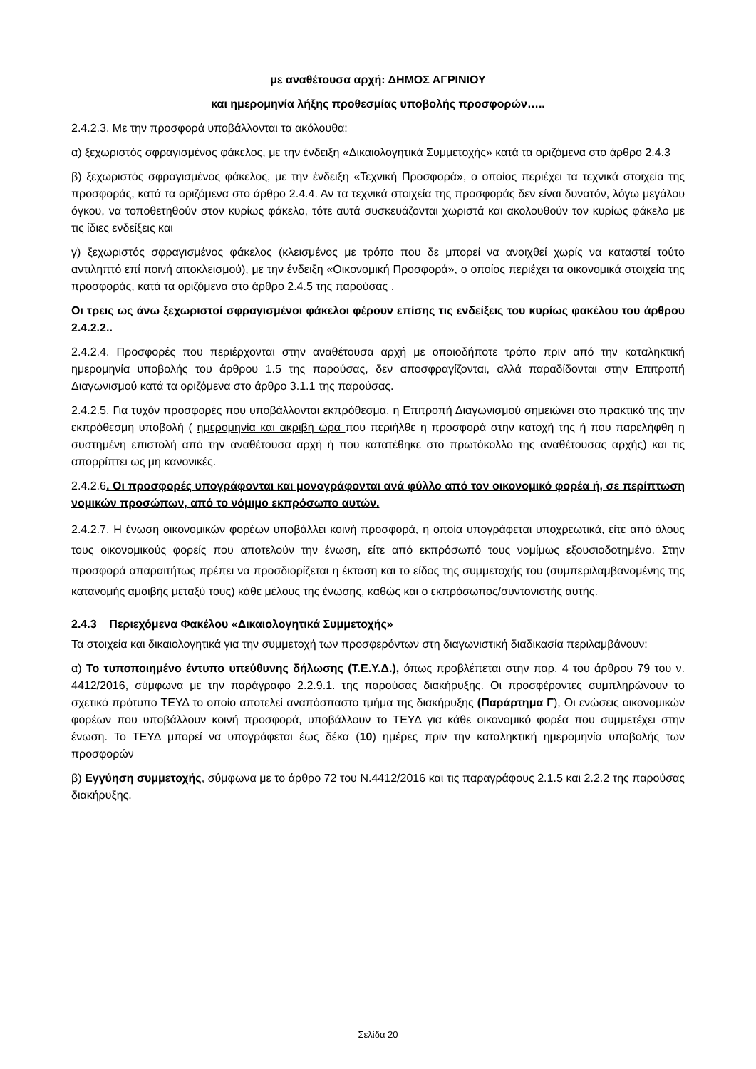με αναθέτουσα αρχή: ΔΗΜΟΣ ΑΓΡΙΝΙΟΥ
και ημερομηνία λήξης προθεσμίας υποβολής προσφορών…..
2.4.2.3. Με την προσφορά υποβάλλονται τα ακόλουθα:
α) ξεχωριστός σφραγισμένος φάκελος, με την ένδειξη «Δικαιολογητικά Συμμετοχής» κατά τα οριζόμενα στο άρθρο 2.4.3
β) ξεχωριστός σφραγισμένος φάκελος, με την ένδειξη «Τεχνική Προσφορά», ο οποίος περιέχει τα τεχνικά στοιχεία της προσφοράς, κατά τα οριζόμενα στο άρθρο 2.4.4. Αν τα τεχνικά στοιχεία της προσφοράς δεν είναι δυνατόν, λόγω μεγάλου όγκου, να τοποθετηθούν στον κυρίως φάκελο, τότε αυτά συσκευάζονται χωριστά και ακολουθούν τον κυρίως φάκελο με τις ίδιες ενδείξεις και
γ) ξεχωριστός σφραγισμένος φάκελος (κλεισμένος με τρόπο που δε μπορεί να ανοιχθεί χωρίς να καταστεί τούτο αντιληπτό επί ποινή αποκλεισμού), με την ένδειξη «Οικονομική Προσφορά», ο οποίος περιέχει τα οικονομικά στοιχεία της προσφοράς, κατά τα οριζόμενα στο άρθρο 2.4.5 της παρούσας .
Οι τρεις ως άνω ξεχωριστοί σφραγισμένοι φάκελοι φέρουν επίσης τις ενδείξεις του κυρίως φακέλου του άρθρου 2.4.2.2..
2.4.2.4. Προσφορές που περιέρχονται στην αναθέτουσα αρχή με οποιοδήποτε τρόπο πριν από την καταληκτική ημερομηνία υποβολής του άρθρου 1.5 της παρούσας, δεν αποσφραγίζονται, αλλά παραδίδονται στην Επιτροπή Διαγωνισμού κατά τα οριζόμενα στο άρθρο 3.1.1 της παρούσας.
2.4.2.5. Για τυχόν προσφορές που υποβάλλονται εκπρόθεσμα, η Επιτροπή Διαγωνισμού σημειώνει στο πρακτικό της την εκπρόθεσμη υποβολή ( ημερομηνία και ακριβή ώρα που περιήλθε η προσφορά στην κατοχή της ή που παρελήφθη η συστημένη επιστολή από την αναθέτουσα αρχή ή που κατατέθηκε στο πρωτόκολλο της αναθέτουσας αρχής) και τις απορρίπτει ως μη κανονικές.
2.4.2.6. Οι προσφορές υπογράφονται και μονογράφονται ανά φύλλο από τον οικονομικό φορέα ή, σε περίπτωση νομικών προσώπων, από το νόμιμο εκπρόσωπο αυτών.
2.4.2.7. Η ένωση οικονομικών φορέων υποβάλλει κοινή προσφορά, η οποία υπογράφεται υποχρεωτικά, είτε από όλους τους οικονομικούς φορείς που αποτελούν την ένωση, είτε από εκπρόσωπό τους νομίμως εξουσιοδοτημένο. Στην προσφορά απαραιτήτως πρέπει να προσδιορίζεται η έκταση και το είδος της συμμετοχής του (συμπεριλαμβανομένης της κατανομής αμοιβής μεταξύ τους) κάθε μέλους της ένωσης, καθώς και ο εκπρόσωπος/συντονιστής αυτής.
2.4.3 Περιεχόμενα Φακέλου «Δικαιολογητικά Συμμετοχής»
Τα στοιχεία και δικαιολογητικά για την συμμετοχή των προσφερόντων στη διαγωνιστική διαδικασία περιλαμβάνουν:
α) Το τυποποιημένο έντυπο υπεύθυνης δήλωσης (Τ.Ε.Υ.Δ.), όπως προβλέπεται στην παρ. 4 του άρθρου 79 του ν. 4412/2016, σύμφωνα με την παράγραφο 2.2.9.1. της παρούσας διακήρυξης. Οι προσφέροντες συμπληρώνουν το σχετικό πρότυπο ΤΕΥΔ το οποίο αποτελεί αναπόσπαστο τμήμα της διακήρυξης (Παράρτημα Γ), Οι ενώσεις οικονομικών φορέων που υποβάλλουν κοινή προσφορά, υποβάλλουν το ΤΕΥΔ για κάθε οικονομικό φορέα που συμμετέχει στην ένωση. Το ΤΕΥΔ μπορεί να υπογράφεται έως δέκα (10) ημέρες πριν την καταληκτική ημερομηνία υποβολής των προσφορών
β) Εγγύηση συμμετοχής, σύμφωνα με το άρθρο 72 του Ν.4412/2016 και τις παραγράφους 2.1.5 και 2.2.2 της παρούσας διακήρυξης.
Σελίδα 20